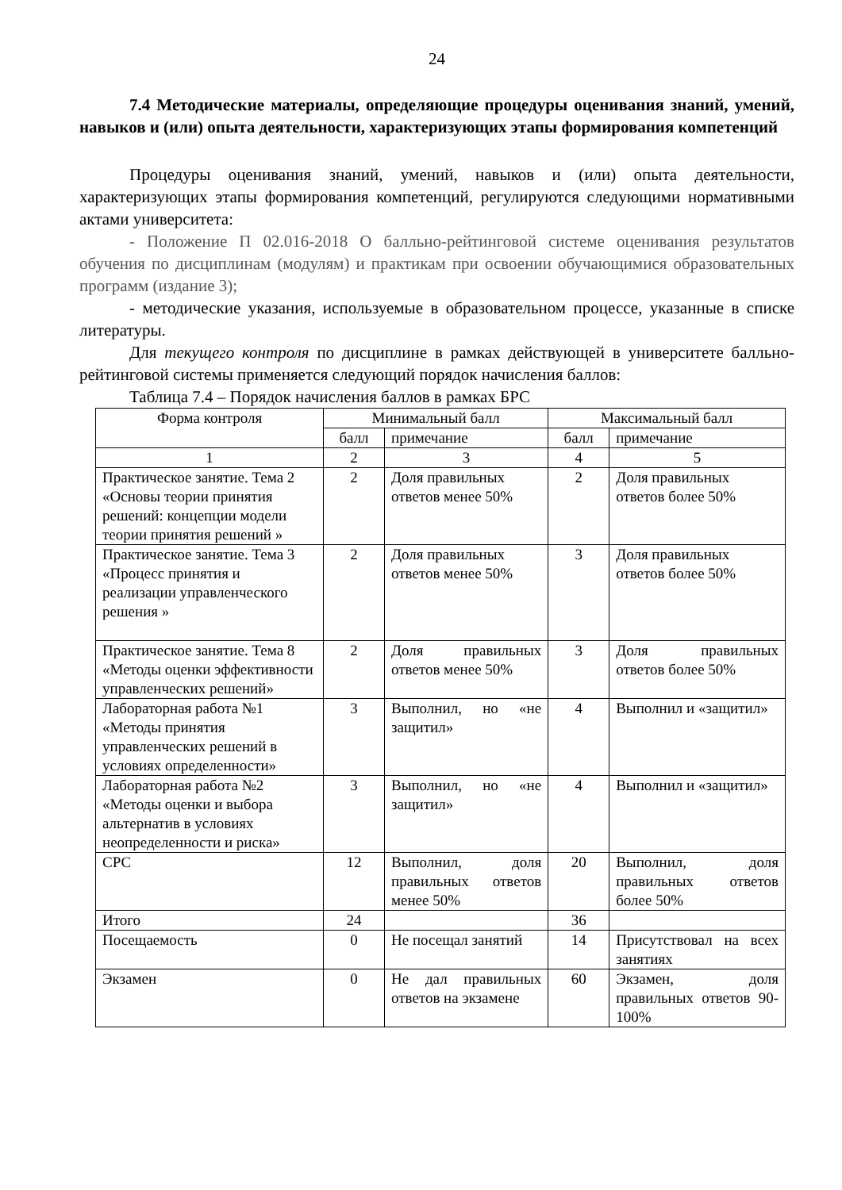24
7.4 Методические материалы, определяющие процедуры оценивания знаний, умений, навыков и (или) опыта деятельности, характеризующих этапы формирования компетенций
Процедуры оценивания знаний, умений, навыков и (или) опыта деятельности, характеризующих этапы формирования компетенций, регулируются следующими нормативными актами университета:
- Положение П 02.016-2018 О балльно-рейтинговой системе оценивания результатов обучения по дисциплинам (модулям) и практикам при освоении обучающимися образовательных программ (издание 3);
- методические указания, используемые в образовательном процессе, указанные в списке литературы.
Для текущего контроля по дисциплине в рамках действующей в университете балльно-рейтинговой системы применяется следующий порядок начисления баллов:
Таблица 7.4 – Порядок начисления баллов в рамках БРС
| Форма контроля | Минимальный балл | | Максимальный балл | |
| --- | --- | --- | --- | --- |
| | балл | примечание | балл | примечание |
| 1 | 2 | 3 | 4 | 5 |
| Практическое занятие. Тема 2 «Основы теории принятия решений: концепции модели теории принятия решений » | 2 | Доля правильных ответов менее 50% | 2 | Доля правильных ответов более 50% |
| Практическое занятие. Тема 3 «Процесс принятия и реализации управленческого решения » | 2 | Доля правильных ответов менее 50% | 3 | Доля правильных ответов более 50% |
| Практическое занятие. Тема 8 «Методы оценки эффективности управленческих решений» | 2 | Доля правильных ответов менее 50% | 3 | Доля правильных ответов более 50% |
| Лабораторная работа №1 «Методы принятия управленческих решений в условиях определенности» | 3 | Выполнил, но «не защитил» | 4 | Выполнил и «защитил» |
| Лабораторная работа №2 «Методы оценки и выбора альтернатив в условиях неопределенности и риска» | 3 | Выполнил, но «не защитил» | 4 | Выполнил и «защитил» |
| СРС | 12 | Выполнил, доля правильных ответов менее 50% | 20 | Выполнил, доля правильных ответов более 50% |
| Итого | 24 | | 36 | |
| Посещаемость | 0 | Не посещал занятий | 14 | Присутствовал на всех занятиях |
| Экзамен | 0 | Не дал правильных ответов на экзамене | 60 | Экзамен, доля правильных ответов 90-100% |